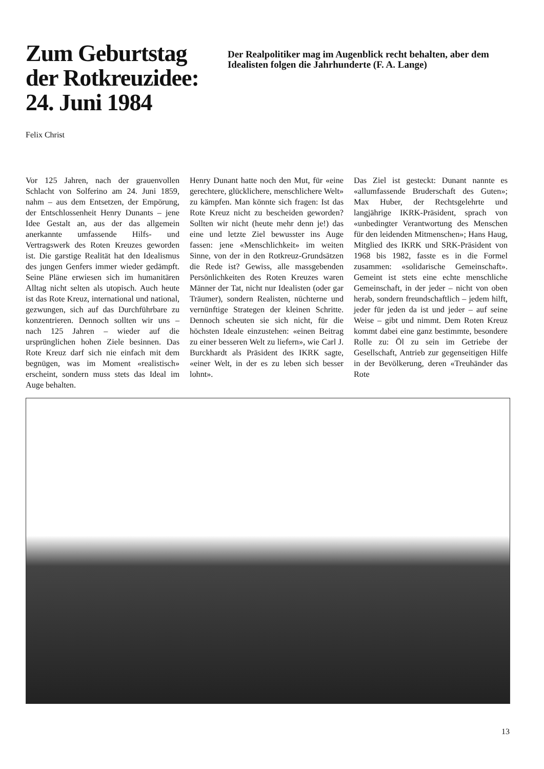Zum Geburtstag der Rotkreuzidee: 24. Juni 1984
Der Realpolitiker mag im Augenblick recht behalten, aber dem Idealisten folgen die Jahrhunderte (F. A. Lange)
Felix Christ
Vor 125 Jahren, nach der grauenvollen Schlacht von Solferino am 24. Juni 1859, nahm – aus dem Entsetzen, der Empörung, der Entschlossenheit Henry Dunants – jene Idee Gestalt an, aus der das allgemein anerkannte umfassende Hilfs- und Vertragswerk des Roten Kreuzes geworden ist. Die garstige Realität hat den Idealismus des jungen Genfers immer wieder gedämpft. Seine Pläne erwiesen sich im humanitären Alltag nicht selten als utopisch. Auch heute ist das Rote Kreuz, international und national, gezwungen, sich auf das Durchführbare zu konzentrieren. Dennoch sollten wir uns – nach 125 Jahren – wieder auf die ursprünglichen hohen Ziele besinnen. Das Rote Kreuz darf sich nie einfach mit dem begnügen, was im Moment «realistisch» erscheint, sondern muss stets das Ideal im Auge behalten.
Henry Dunant hatte noch den Mut, für «eine gerechtere, glücklichere, menschlichere Welt» zu kämpfen. Man könnte sich fragen: Ist das Rote Kreuz nicht zu bescheiden geworden? Sollten wir nicht (heute mehr denn je!) das eine und letzte Ziel bewusster ins Auge fassen: jene «Menschlichkeit» im weiten Sinne, von der in den Rotkreuz-Grundsätzen die Rede ist? Gewiss, alle massgebenden Persönlichkeiten des Roten Kreuzes waren Männer der Tat, nicht nur Idealisten (oder gar Träumer), sondern Realisten, nüchterne und vernünftige Strategen der kleinen Schritte. Dennoch scheuten sie sich nicht, für die höchsten Ideale einzustehen: «einen Beitrag zu einer besseren Welt zu liefern», wie Carl J. Burckhardt als Präsident des IKRK sagte, «einer Welt, in der es zu leben sich besser lohnt».
Das Ziel ist gesteckt: Dunant nannte es «allumfassende Bruderschaft des Guten»; Max Huber, der Rechtsgelehrte und langjährige IKRK-Präsident, sprach von «unbedingter Verantwortung des Menschen für den leidenden Mitmenschen»; Hans Haug, Mitglied des IKRK und SRK-Präsident von 1968 bis 1982, fasste es in die Formel zusammen: «solidarische Gemeinschaft». Gemeint ist stets eine echte menschliche Gemeinschaft, in der jeder – nicht von oben herab, sondern freundschaftlich – jedem hilft, jeder für jeden da ist und jeder – auf seine Weise – gibt und nimmt. Dem Roten Kreuz kommt dabei eine ganz bestimmte, besondere Rolle zu: Öl zu sein im Getriebe der Gesellschaft, Antrieb zur gegenseitigen Hilfe in der Bevölkerung, deren «Treuhänder das Rote
13